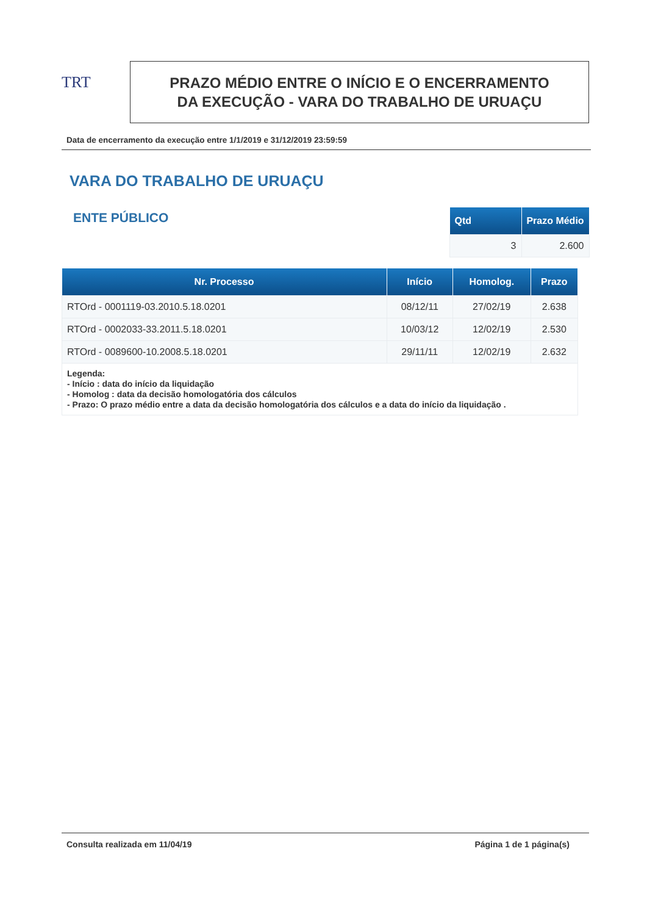TRT
PRAZO MÉDIO ENTRE O INÍCIO E O ENCERRAMENTO
DA EXECUÇÃO - VARA DO TRABALHO DE URUAÇU
Data de encerramento da execução entre 1/1/2019 e 31/12/2019 23:59:59
VARA DO TRABALHO DE URUAÇU
ENTE PÚBLICO
| Qtd | Prazo Médio |
| --- | --- |
| 3 | 2.600 |
| Nr. Processo | Início | Homolog. | Prazo |
| --- | --- | --- | --- |
| RTOrd - 0001119-03.2010.5.18.0201 | 08/12/11 | 27/02/19 | 2.638 |
| RTOrd - 0002033-33.2011.5.18.0201 | 10/03/12 | 12/02/19 | 2.530 |
| RTOrd - 0089600-10.2008.5.18.0201 | 29/11/11 | 12/02/19 | 2.632 |
| Legenda: - Início : data do início da liquidação - Homolog : data da decisão homologatória dos cálculos - Prazo: O prazo médio entre a data da decisão homologatória dos cálculos e a data do início da liquidação . | | | |
Consulta realizada em 11/04/19 Página 1 de 1 página(s)